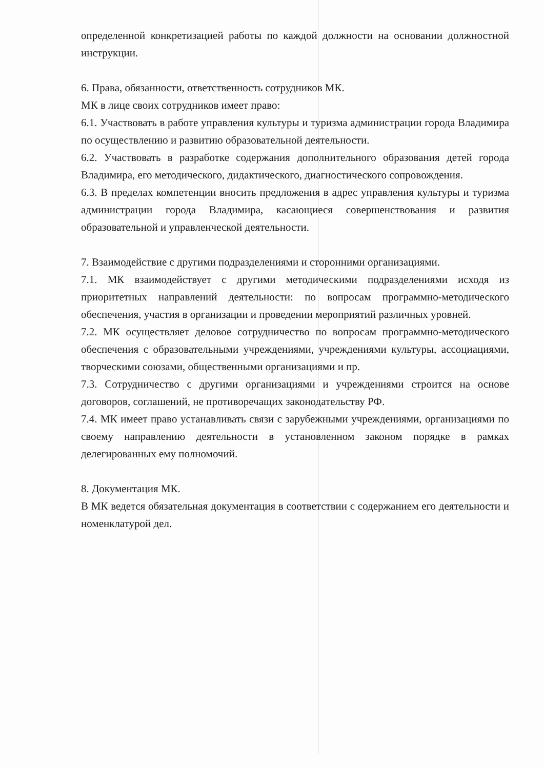определенной конкретизацией работы по каждой должности на основании должностной инструкции.
6. Права, обязанности, ответственность сотрудников МК.
МК в лице своих сотрудников имеет право:
6.1. Участвовать в работе управления культуры и туризма администрации города Владимира по осуществлению и развитию образовательной деятельности.
6.2. Участвовать в разработке содержания дополнительного образования детей города Владимира, его методического, дидактического, диагностического сопровождения.
6.3. В пределах компетенции вносить предложения в адрес управления культуры и туризма администрации города Владимира, касающиеся совершенствования и развития образовательной и управленческой деятельности.
7. Взаимодействие с другими подразделениями и сторонними организациями.
7.1. МК взаимодействует с другими методическими подразделениями исходя из приоритетных направлений деятельности: по вопросам программно-методического обеспечения, участия в организации и проведении мероприятий различных уровней.
7.2. МК осуществляет деловое сотрудничество по вопросам программно-методического обеспечения с образовательными учреждениями, учреждениями культуры, ассоциациями, творческими союзами, общественными организациями и пр.
7.3. Сотрудничество с другими организациями и учреждениями строится на основе договоров, соглашений, не противоречащих законодательству РФ.
7.4. МК имеет право устанавливать связи с зарубежными учреждениями, организациями по своему направлению деятельности в установленном законом порядке в рамках делегированных ему полномочий.
8. Документация МК.
В МК ведется обязательная документация в соответствии с содержанием его деятельности и номенклатурой дел.